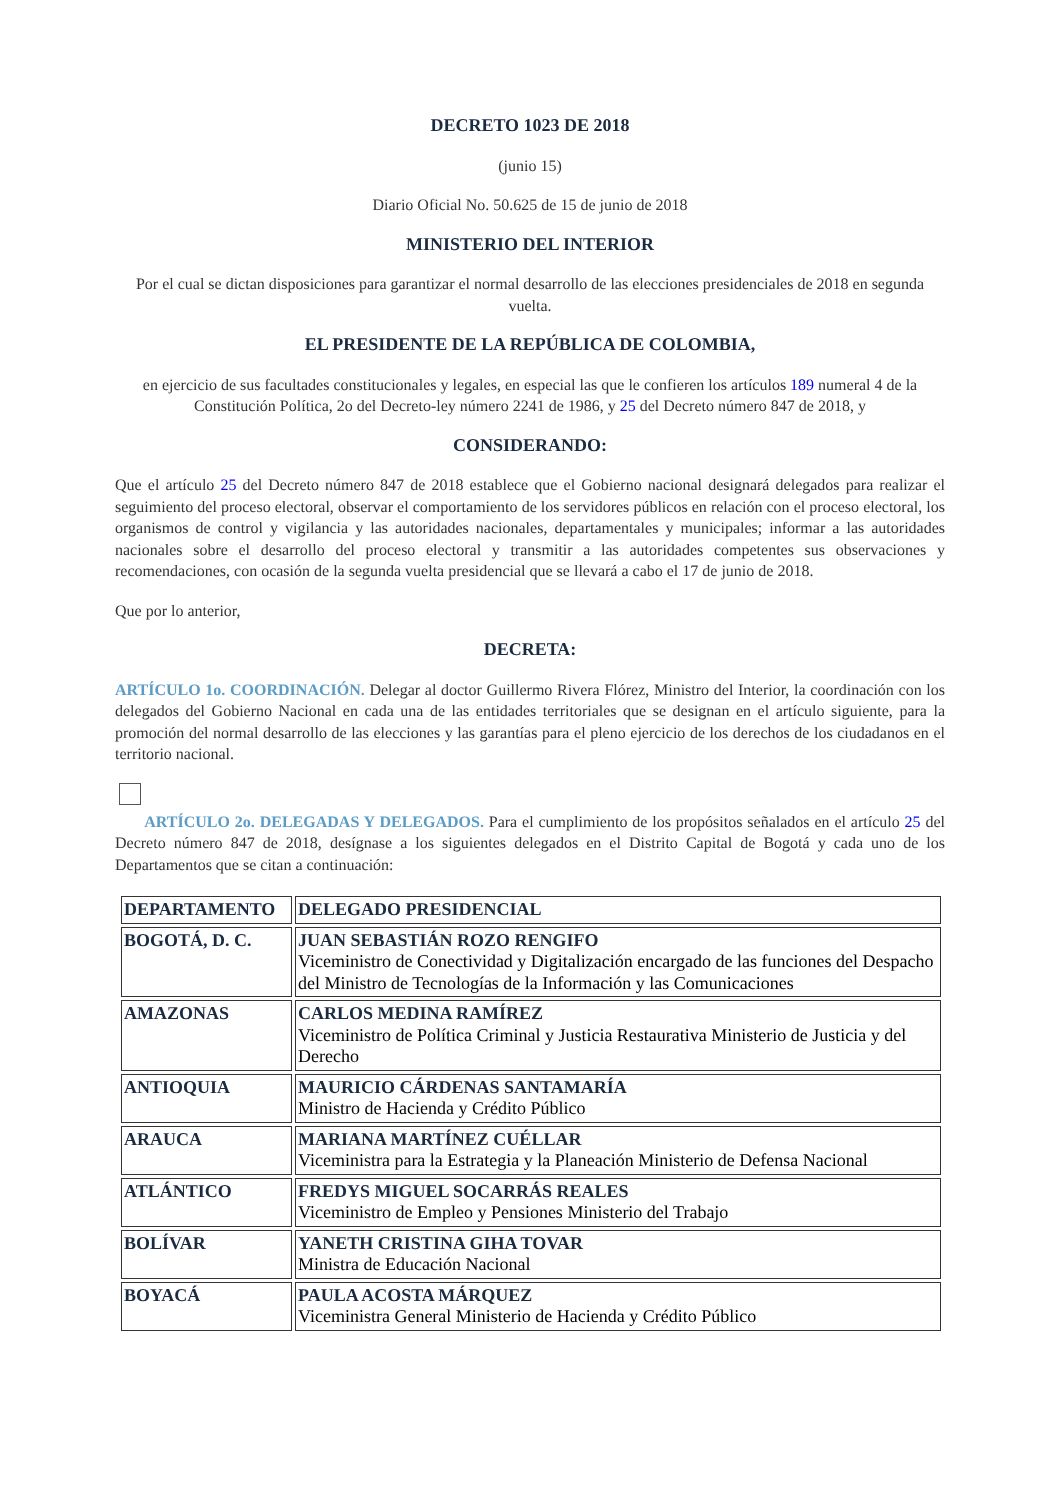DECRETO 1023 DE 2018
(junio 15)
Diario Oficial No. 50.625 de 15 de junio de 2018
MINISTERIO DEL INTERIOR
Por el cual se dictan disposiciones para garantizar el normal desarrollo de las elecciones presidenciales de 2018 en segunda vuelta.
EL PRESIDENTE DE LA REPÚBLICA DE COLOMBIA,
en ejercicio de sus facultades constitucionales y legales, en especial las que le confieren los artículos 189 numeral 4 de la Constitución Política, 2o del Decreto-ley número 2241 de 1986, y 25 del Decreto número 847 de 2018, y
CONSIDERANDO:
Que el artículo 25 del Decreto número 847 de 2018 establece que el Gobierno nacional designará delegados para realizar el seguimiento del proceso electoral, observar el comportamiento de los servidores públicos en relación con el proceso electoral, los organismos de control y vigilancia y las autoridades nacionales, departamentales y municipales; informar a las autoridades nacionales sobre el desarrollo del proceso electoral y transmitir a las autoridades competentes sus observaciones y recomendaciones, con ocasión de la segunda vuelta presidencial que se llevará a cabo el 17 de junio de 2018.
Que por lo anterior,
DECRETA:
ARTÍCULO 1o. COORDINACIÓN. Delegar al doctor Guillermo Rivera Flórez, Ministro del Interior, la coordinación con los delegados del Gobierno Nacional en cada una de las entidades territoriales que se designan en el artículo siguiente, para la promoción del normal desarrollo de las elecciones y las garantías para el pleno ejercicio de los derechos de los ciudadanos en el territorio nacional.
ARTÍCULO 2o. DELEGADAS Y DELEGADOS. Para el cumplimiento de los propósitos señalados en el artículo 25 del Decreto número 847 de 2018, desígnase a los siguientes delegados en el Distrito Capital de Bogotá y cada uno de los Departamentos que se citan a continuación:
| DEPARTAMENTO | DELEGADO PRESIDENCIAL |
| --- | --- |
| BOGOTÁ, D. C. | JUAN SEBASTIÁN ROZO RENGIFO Viceministro de Conectividad y Digitalización encargado de las funciones del Despacho del Ministro de Tecnologías de la Información y las Comunicaciones |
| AMAZONAS | CARLOS MEDINA RAMÍREZ Viceministro de Política Criminal y Justicia Restaurativa Ministerio de Justicia y del Derecho |
| ANTIOQUIA | MAURICIO CÁRDENAS SANTAMARÍA Ministro de Hacienda y Crédito Público |
| ARAUCA | MARIANA MARTÍNEZ CUÉLLAR Viceministra para la Estrategia y la Planeación Ministerio de Defensa Nacional |
| ATLÁNTICO | FREDYS MIGUEL SOCARRÁS REALES Viceministro de Empleo y Pensiones Ministerio del Trabajo |
| BOLÍVAR | YANETH CRISTINA GIHA TOVAR Ministra de Educación Nacional |
| BOYACÁ | PAULA ACOSTA MÁRQUEZ Viceministra General Ministerio de Hacienda y Crédito Público |